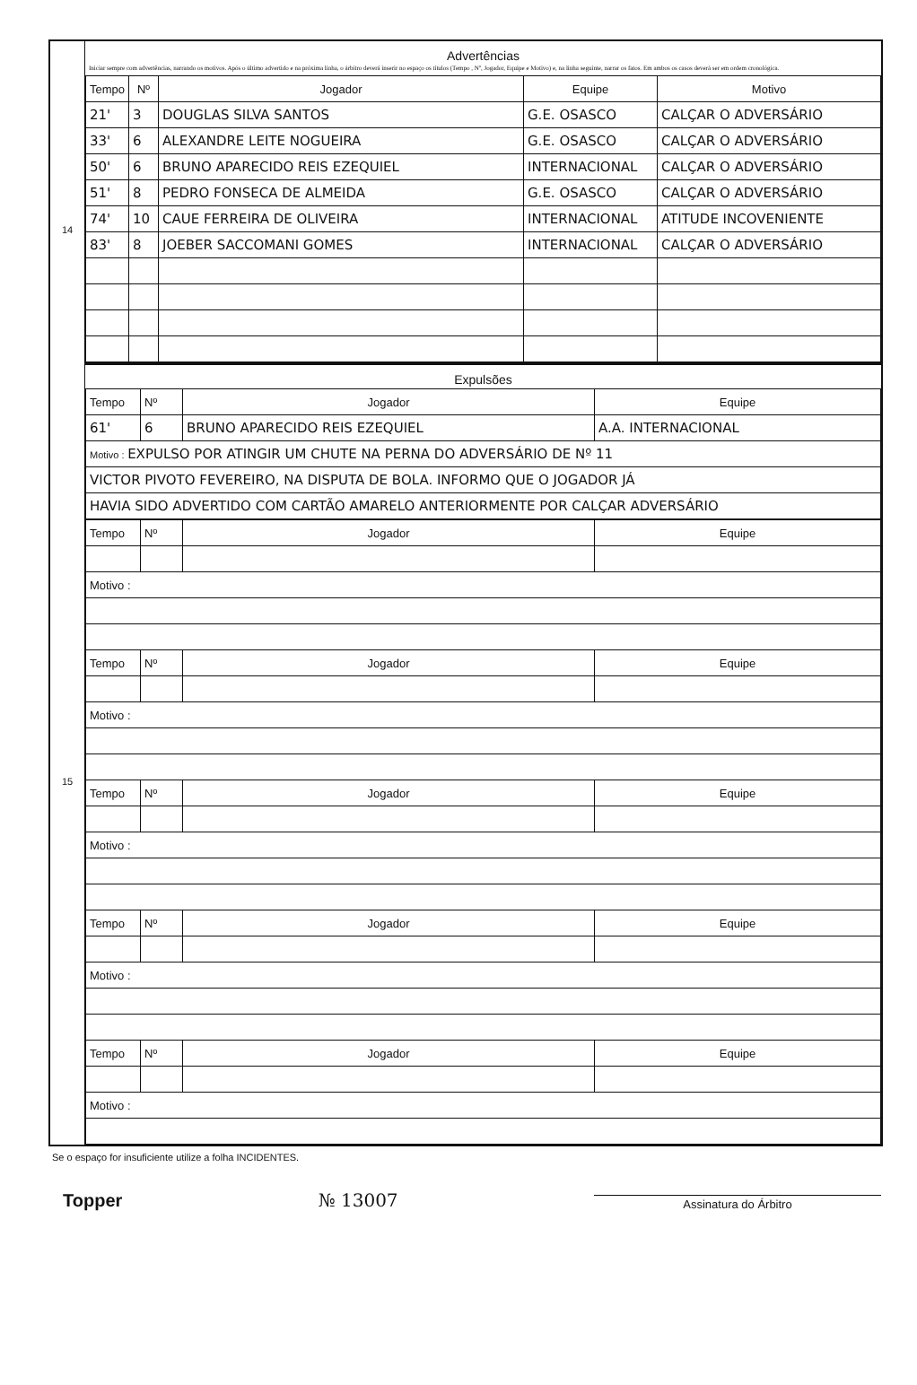14
15
Advertências
Iniciar sempre com advertências, narrando os motivos. Após o último advertido e na próxima linha, o árbitro deverá inserir no espaço os títulos (Tempo , Nº, Jogador, Equipe e Motivo) e, na linha seguinte, narrar os fatos. Em ambos os casos deverá ser em ordem cronológica.
| Tempo | Nº | Jogador | Equipe | Motivo |
| --- | --- | --- | --- | --- |
| 21' | 3 | DOUGLAS SILVA SANTOS | G.E. OSASCO | CALÇAR O ADVERSÁRIO |
| 33' | 6 | ALEXANDRE LEITE NOGUEIRA | G.E. OSASCO | CALÇAR O ADVERSÁRIO |
| 50' | 6 | BRUNO APARECIDO REIS EZEQUIEL | INTERNACIONAL | CALÇAR O ADVERSÁRIO |
| 51' | 8 | PEDRO FONSECA DE ALMEIDA | G.E. OSASCO | CALÇAR O ADVERSÁRIO |
| 74' | 10 | CAUE FERREIRA DE OLIVEIRA | INTERNACIONAL | ATITUDE INCOVENIENTE |
| 83' | 8 | JOEBER SACCOMANI GOMES | INTERNACIONAL | CALÇAR O ADVERSÁRIO |
Expulsões
| Tempo | Nº | Jogador | Equipe |
| 61' | 6 | BRUNO APARECIDO REIS EZEQUIEL | A.A. INTERNACIONAL |
| Motivo : EXPULSO POR ATINGIR UM CHUTE NA PERNA DO ADVERSÁRIO DE Nº 11 | | | |
| VICTOR PIVOTO FEVEREIRO, NA DISPUTA DE BOLA. INFORMO QUE O JOGADOR JÁ | | | |
| HAVIA SIDO ADVERTIDO COM CARTÃO AMARELO ANTERIORMENTE POR CALÇAR ADVERSÁRIO | | | |
| Tempo | Nº | Jogador | Equipe |
| Motivo : | | | |
| Tempo | Nº | Jogador | Equipe |
| Motivo : | | | |
| Tempo | Nº | Jogador | Equipe |
| Motivo : | | | |
| Tempo | Nº | Jogador | Equipe |
| Motivo : | | | |
| Tempo | Nº | Jogador | Equipe |
| Motivo : | | | |
Se o espaço for insuficiente utilize a folha INCIDENTES.
Topper
№ 13007
Assinatura do Árbitro